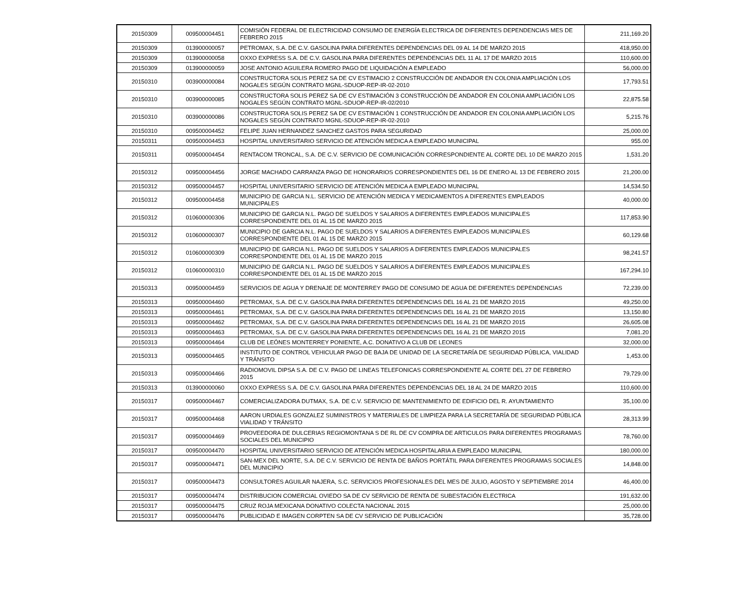| 20150309 | 009500004451 | COMISIÓN FEDERAL DE ELECTRICIDAD CONSUMO DE ENERGÍA ELECTRICA DE DIFERENTES DEPENDENCIAS MES DE FEBRERO 2015 | 211,169.20 |
| 20150309 | 013900000057 | PETROMAX, S.A. DE C.V. GASOLINA PARA DIFERENTES DEPENDENCIAS DEL 09 AL 14 DE MARZO 2015 | 418,950.00 |
| 20150309 | 013900000058 | OXXO EXPRESS S.A. DE C.V. GASOLINA PARA DIFERENTES DEPENDENCIAS DEL 11 AL 17 DE MARZO 2015 | 110,600.00 |
| 20150309 | 013900000059 | JOSE ANTONIO AGUILERA ROMERO PAGO DE LIQUIDACIÓN A EMPLEADO | 56,000.00 |
| 20150310 | 003900000084 | CONSTRUCTORA SOLIS PEREZ SA DE CV ESTIMACIO 2 CONSTRUCCIÓN DE ANDADOR EN COLONIA AMPLIACIÓN LOS NOGALES SEGÚN CONTRATO MGNL-SDUOP-REP-IR-02-2010 | 17,793.51 |
| 20150310 | 003900000085 | CONSTRUCTORA SOLIS PEREZ SA DE CV ESTIMACIÓN 3 CONSTRUCCIÓN DE ANDADOR EN COLONIA AMPLIACIÓN LOS NOGALES SEGÚN CONTRATO MGNL-SDUOP-REP-IR-02/2010 | 22,875.58 |
| 20150310 | 003900000086 | CONSTRUCTORA SOLIS PEREZ SA DE CV ESTIMACIÓN 1 CONSTRUCCIÓN DE ANDADOR EN COLONIA AMPLIACIÓN LOS NOGALES SEGÚN CONTRATO MGNL-SDUOP-REP-IR-02-2010 | 5,215.76 |
| 20150310 | 009500004452 | FELIPE JUAN HERNANDEZ SANCHEZ GASTOS PARA SEGURIDAD | 25,000.00 |
| 20150311 | 009500004453 | HOSPITAL UNIVERSITARIO SERVICIO DE ATENCIÓN MEDICA A EMPLEADO MUNICIPAL | 955.00 |
| 20150311 | 009500004454 | RENTACOM TRONCAL, S.A. DE C.V. SERVICIO DE COMUNICACIÓN CORRESPONDIENTE AL CORTE DEL 10 DE MARZO 2015 | 1,531.20 |
| 20150312 | 009500004456 | JORGE MACHADO CARRANZA PAGO DE HONORARIOS CORRESPONDIENTES DEL 16 DE ENERO AL 13 DE FEBRERO 2015 | 21,200.00 |
| 20150312 | 009500004457 | HOSPITAL UNIVERSITARIO SERVICIO DE ATENCIÓN MEDICA A EMPLEADO MUNICIPAL | 14,534.50 |
| 20150312 | 009500004458 | MUNICIPIO DE GARCIA N.L. SERVICIO DE ATENCIÓN MEDICA Y MEDICAMENTOS A DIFERENTES EMPLEADOS MUNICIPALES | 40,000.00 |
| 20150312 | 010600000306 | MUNICIPIO DE GARCIA N.L. PAGO DE SUELDOS Y SALARIOS A DIFERENTES EMPLEADOS MUNICIPALES CORRESPONDIENTE DEL 01 AL 15 DE MARZO 2015 | 117,853.90 |
| 20150312 | 010600000307 | MUNICIPIO DE GARCIA N.L. PAGO DE SUELDOS Y SALARIOS A DIFERENTES EMPLEADOS MUNICIPALES CORRESPONDIENTE DEL 01 AL 15 DE MARZO 2015 | 60,129.68 |
| 20150312 | 010600000309 | MUNICIPIO DE GARCIA N.L. PAGO DE SUELDOS Y SALARIOS A DIFERENTES EMPLEADOS MUNICIPALES CORRESPONDIENTE DEL 01 AL 15 DE MARZO 2015 | 98,241.57 |
| 20150312 | 010600000310 | MUNICIPIO DE GARCIA N.L. PAGO DE SUELDOS Y SALARIOS A DIFERENTES EMPLEADOS MUNICIPALES CORRESPONDIENTE DEL 01 AL 15 DE MARZO 2015 | 167,294.10 |
| 20150313 | 009500004459 | SERVICIOS DE AGUA Y DRENAJE DE MONTERREY PAGO DE CONSUMO DE AGUA DE DIFERENTES DEPENDENCIAS | 72,239.00 |
| 20150313 | 009500004460 | PETROMAX, S.A. DE C.V. GASOLINA PARA DIFERENTES DEPENDENCIAS DEL 16 AL 21 DE MARZO 2015 | 49,250.00 |
| 20150313 | 009500004461 | PETROMAX, S.A. DE C.V. GASOLINA PARA DIFERENTES DEPENDENCIAS DEL 16 AL 21 DE MARZO 2015 | 13,150.80 |
| 20150313 | 009500004462 | PETROMAX, S.A. DE C.V. GASOLINA PARA DIFERENTES DEPENDENCIAS DEL 16 AL 21 DE MARZO 2015 | 26,605.08 |
| 20150313 | 009500004463 | PETROMAX, S.A. DE C.V. GASOLINA PARA DIFERENTES DEPENDENCIAS DEL 16 AL 21 DE MARZO 2015 | 7,081.20 |
| 20150313 | 009500004464 | CLUB DE LEÓNES MONTERREY PONIENTE, A.C. DONATIVO A CLUB DE LEONES | 32,000.00 |
| 20150313 | 009500004465 | INSTITUTO DE CONTROL VEHICULAR PAGO DE BAJA DE UNIDAD DE LA SECRETARÍA DE SEGURIDAD PÚBLICA, VIALIDAD Y TRÁNSITO | 1,453.00 |
| 20150313 | 009500004466 | RADIOMOVIL DIPSA S.A. DE C.V. PAGO DE LINEAS TELEFONICAS CORRESPONDIENTE AL CORTE DEL 27 DE FEBRERO 2015 | 79,729.00 |
| 20150313 | 013900000060 | OXXO EXPRESS S.A. DE C.V. GASOLINA PARA DIFERENTES DEPENDENCIAS DEL 18 AL 24 DE MARZO 2015 | 110,600.00 |
| 20150317 | 009500004467 | COMERCIALIZADORA DUTMAX, S.A. DE C.V. SERVICIO DE MANTENIMIENTO DE EDIFICIO DEL R. AYUNTAMIENTO | 35,100.00 |
| 20150317 | 009500004468 | AARON URDIALES GONZALEZ SUMINISTROS Y MATERIALES DE LIMPIEZA PARA LA SECRETARÍA DE SEGURIDAD PÚBLICA VIALIDAD Y TRÁNSITO | 28,313.99 |
| 20150317 | 009500004469 | PROVEEDORA DE DULCERIAS REGIOMONTANA S DE RL DE CV COMPRA DE ARTICULOS PARA DIFERENTES PROGRAMAS SOCIALES DEL MUNICIPIO | 78,760.00 |
| 20150317 | 009500004470 | HOSPITAL UNIVERSITARIO SERVICIO DE ATENCIÓN MEDICA HOSPITALARIA A EMPLEADO MUNICIPAL | 180,000.00 |
| 20150317 | 009500004471 | SAN-MEX DEL NORTE, S.A. DE C.V. SERVICIO DE RENTA DE BAÑOS PORTÁTIL PARA DIFERENTES PROGRAMAS SOCIALES DEL MUNICIPIO | 14,848.00 |
| 20150317 | 009500004473 | CONSULTORES AGUILAR NAJERA, S.C. SERVICIOS PROFESIONALES DEL MES DE JULIO, AGOSTO Y SEPTIEMBRE 2014 | 46,400.00 |
| 20150317 | 009500004474 | DISTRIBUCION COMERCIAL OVIEDO SA DE CV SERVICIO DE RENTA DE SUBESTACIÓN ELECTRICA | 191,632.00 |
| 20150317 | 009500004475 | CRUZ ROJA MEXICANA DONATIVO COLECTA NACIONAL 2015 | 25,000.00 |
| 20150317 | 009500004476 | PUBLICIDAD E IMAGEN CORPTEN SA DE CV SERVICIO DE PUBLICACIÓN | 35,728.00 |